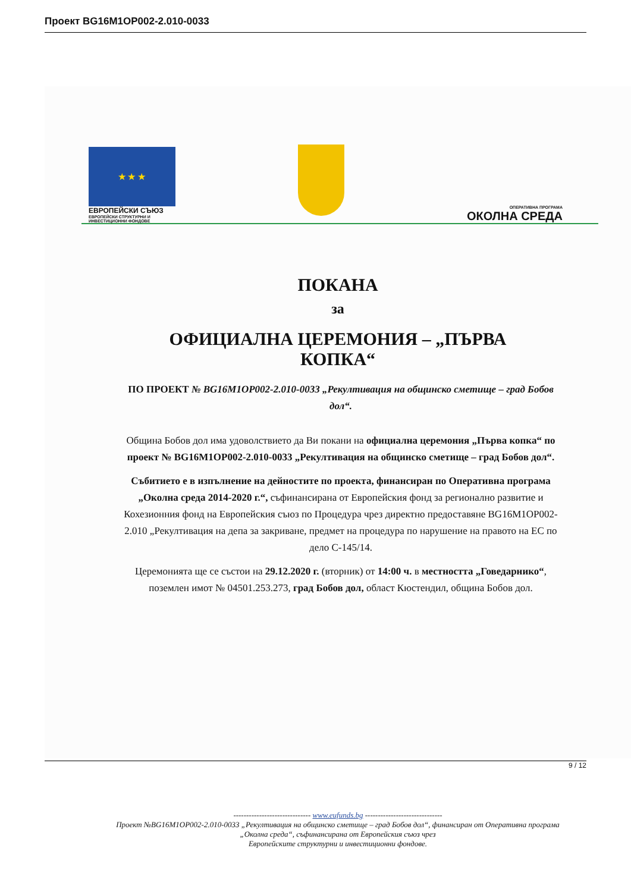Проект BG16M1OP002-2.010-0033
★ ★ ★
ЕВРОПЕЙСКИ СЪЮЗ
ЕВРОПЕЙСКИ СТРУКТУРНИ И ИНВЕСТИЦИОННИ ФОНДОВЕ
ОПЕРАТИВНА ПРОГРАМА
ОКОЛНА СРЕДА
ПОКАНА
за
ОФИЦИАЛНА ЦЕРЕМОНИЯ – „ПЪРВА КОПКА“
ПО ПРОЕКТ № BG16M1OP002-2.010-0033 „Рекултивация на общинско сметище – град Бобов дол“.
Община Бобов дол има удоволствието да Ви покани на официална церемония „Първа копка“ по проект № BG16M1OP002-2.010-0033 „Рекултивация на общинско сметище – град Бобов дол“.
Събитието е в изпълнение на дейностите по проекта, финансиран по Оперативна програма „Околна среда 2014-2020 г.“, съфинансирана от Европейския фонд за регионално развитие и Кохезионния фонд на Европейския съюз по Процедура чрез директно предоставяне BG16M1OP002-2.010 „Рекултивация на депа за закриване, предмет на процедура по нарушение на правото на ЕС по дело С-145/14.
Церемонията ще се състои на 29.12.2020 г. (вторник) от 14:00 ч. в местността „Говедарнико“, поземлен имот № 04501.253.273, град Бобов дол, област Кюстендил, община Бобов дол.
------------------------------ www.eufunds.bg ------------------------------
Проект №BG16M1OP002-2.010-0033 „Рекултивация на общинско сметище – град Бобов дол“, финансиран от Оперативна програма „Околна среда“, съфинансирана от Европейския съюз чрез
Европейските структурни и инвестиционни фондове.
9 / 12